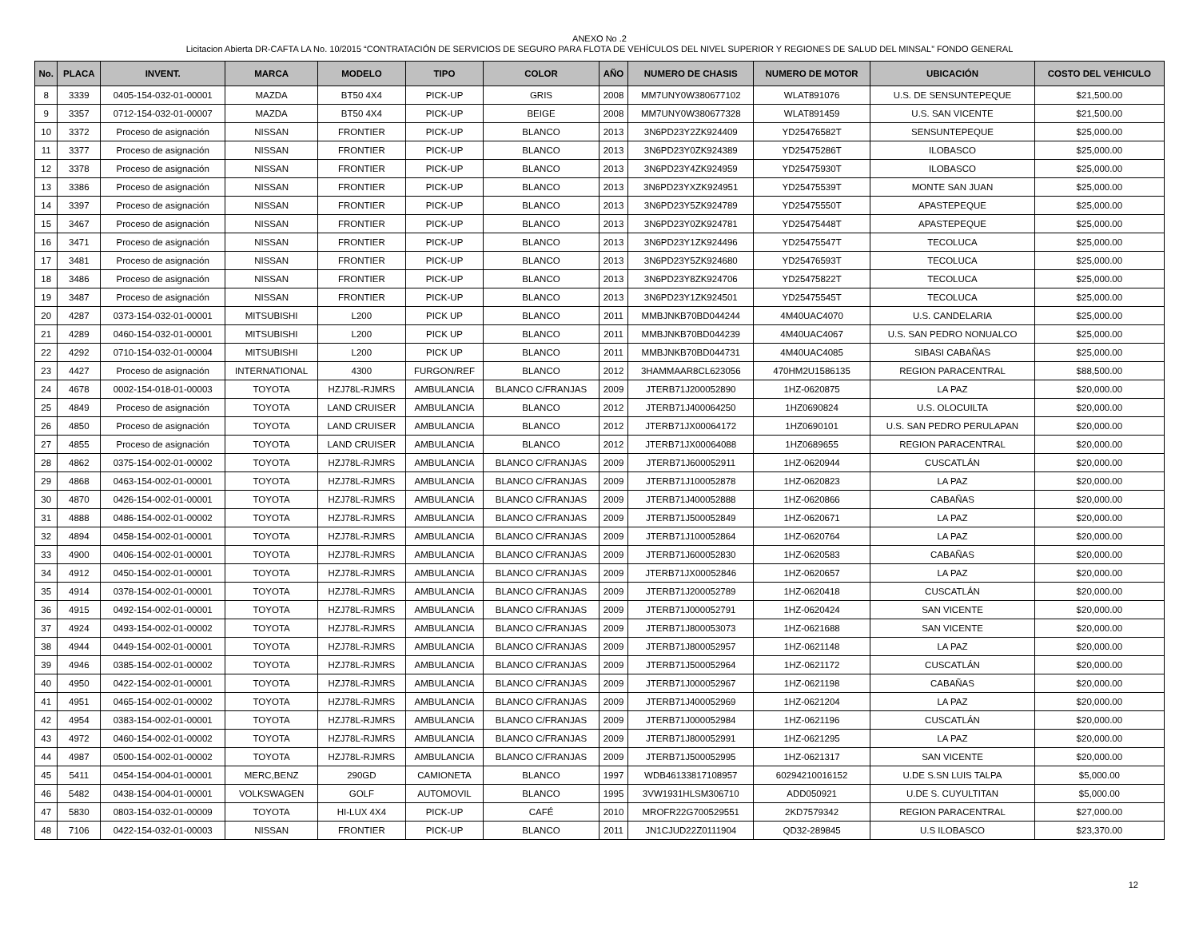ANEXO No .2
Licitacion Abierta DR-CAFTA LA No. 10/2015 “CONTRATACIÓN DE SERVICIOS DE SEGURO PARA FLOTA DE VEHÍCULOS DEL NIVEL SUPERIOR Y REGIONES DE SALUD DEL MINSAL” FONDO GENERAL
| No. | PLACA | INVENT. | MARCA | MODELO | TIPO | COLOR | AÑO | NUMERO DE CHASIS | NUMERO DE MOTOR | UBICACIÓN | COSTO DEL VEHICULO |
| --- | --- | --- | --- | --- | --- | --- | --- | --- | --- | --- | --- |
| 8 | 3339 | 0405-154-032-01-00001 | MAZDA | BT50 4X4 | PICK-UP | GRIS | 2008 | MM7UNY0W380677102 | WLAT891076 | U.S. DE SENSUNTEPEQUE | $21,500.00 |
| 9 | 3357 | 0712-154-032-01-00007 | MAZDA | BT50 4X4 | PICK-UP | BEIGE | 2008 | MM7UNY0W380677328 | WLAT891459 | U.S. SAN VICENTE | $21,500.00 |
| 10 | 3372 | Proceso de asignación | NISSAN | FRONTIER | PICK-UP | BLANCO | 2013 | 3N6PD23Y2ZK924409 | YD25476582T | SENSUNTEPEQUE | $25,000.00 |
| 11 | 3377 | Proceso de asignación | NISSAN | FRONTIER | PICK-UP | BLANCO | 2013 | 3N6PD23Y0ZK924389 | YD25475286T | ILOBASCO | $25,000.00 |
| 12 | 3378 | Proceso de asignación | NISSAN | FRONTIER | PICK-UP | BLANCO | 2013 | 3N6PD23Y4ZK924959 | YD25475930T | ILOBASCO | $25,000.00 |
| 13 | 3386 | Proceso de asignación | NISSAN | FRONTIER | PICK-UP | BLANCO | 2013 | 3N6PD23YXZK924951 | YD25475539T | MONTE SAN JUAN | $25,000.00 |
| 14 | 3397 | Proceso de asignación | NISSAN | FRONTIER | PICK-UP | BLANCO | 2013 | 3N6PD23Y5ZK924789 | YD25475550T | APASTEPEQUE | $25,000.00 |
| 15 | 3467 | Proceso de asignación | NISSAN | FRONTIER | PICK-UP | BLANCO | 2013 | 3N6PD23Y0ZK924781 | YD25475448T | APASTEPEQUE | $25,000.00 |
| 16 | 3471 | Proceso de asignación | NISSAN | FRONTIER | PICK-UP | BLANCO | 2013 | 3N6PD23Y1ZK924496 | YD25475547T | TECOLUCA | $25,000.00 |
| 17 | 3481 | Proceso de asignación | NISSAN | FRONTIER | PICK-UP | BLANCO | 2013 | 3N6PD23Y5ZK924680 | YD25476593T | TECOLUCA | $25,000.00 |
| 18 | 3486 | Proceso de asignación | NISSAN | FRONTIER | PICK-UP | BLANCO | 2013 | 3N6PD23Y8ZK924706 | YD25475822T | TECOLUCA | $25,000.00 |
| 19 | 3487 | Proceso de asignación | NISSAN | FRONTIER | PICK-UP | BLANCO | 2013 | 3N6PD23Y1ZK924501 | YD25475545T | TECOLUCA | $25,000.00 |
| 20 | 4287 | 0373-154-032-01-00001 | MITSUBISHI | L200 | PICK UP | BLANCO | 2011 | MMBJNKB70BD044244 | 4M40UAC4070 | U.S. CANDELARIA | $25,000.00 |
| 21 | 4289 | 0460-154-032-01-00001 | MITSUBISHI | L200 | PICK UP | BLANCO | 2011 | MMBJNKB70BD044239 | 4M40UAC4067 | U.S. SAN PEDRO NONUALCO | $25,000.00 |
| 22 | 4292 | 0710-154-032-01-00004 | MITSUBISHI | L200 | PICK UP | BLANCO | 2011 | MMBJNKB70BD044731 | 4M40UAC4085 | SIBASI CABAÑAS | $25,000.00 |
| 23 | 4427 | Proceso de asignación | INTERNATIONAL | 4300 | FURGON/REF | BLANCO | 2012 | 3HAMMAAR8CL623056 | 470HM2U1586135 | REGION PARACENTRAL | $88,500.00 |
| 24 | 4678 | 0002-154-018-01-00003 | TOYOTA | HZJ78L-RJMRS | AMBULANCIA | BLANCO C/FRANJAS | 2009 | JTERB71J200052890 | 1HZ-0620875 | LA PAZ | $20,000.00 |
| 25 | 4849 | Proceso de asignación | TOYOTA | LAND CRUISER | AMBULANCIA | BLANCO | 2012 | JTERB71J400064250 | 1HZ0690824 | U.S. OLOCUILTA | $20,000.00 |
| 26 | 4850 | Proceso de asignación | TOYOTA | LAND CRUISER | AMBULANCIA | BLANCO | 2012 | JTERB71JX00064172 | 1HZ0690101 | U.S. SAN PEDRO PERULAPAN | $20,000.00 |
| 27 | 4855 | Proceso de asignación | TOYOTA | LAND CRUISER | AMBULANCIA | BLANCO | 2012 | JTERB71JX00064088 | 1HZ0689655 | REGION PARACENTRAL | $20,000.00 |
| 28 | 4862 | 0375-154-002-01-00002 | TOYOTA | HZJ78L-RJMRS | AMBULANCIA | BLANCO C/FRANJAS | 2009 | JTERB71J600052911 | 1HZ-0620944 | CUSCATLÁN | $20,000.00 |
| 29 | 4868 | 0463-154-002-01-00001 | TOYOTA | HZJ78L-RJMRS | AMBULANCIA | BLANCO C/FRANJAS | 2009 | JTERB71J100052878 | 1HZ-0620823 | LA PAZ | $20,000.00 |
| 30 | 4870 | 0426-154-002-01-00001 | TOYOTA | HZJ78L-RJMRS | AMBULANCIA | BLANCO C/FRANJAS | 2009 | JTERB71J400052888 | 1HZ-0620866 | CABAÑAS | $20,000.00 |
| 31 | 4888 | 0486-154-002-01-00002 | TOYOTA | HZJ78L-RJMRS | AMBULANCIA | BLANCO C/FRANJAS | 2009 | JTERB71J500052849 | 1HZ-0620671 | LA PAZ | $20,000.00 |
| 32 | 4894 | 0458-154-002-01-00001 | TOYOTA | HZJ78L-RJMRS | AMBULANCIA | BLANCO C/FRANJAS | 2009 | JTERB71J100052864 | 1HZ-0620764 | LA PAZ | $20,000.00 |
| 33 | 4900 | 0406-154-002-01-00001 | TOYOTA | HZJ78L-RJMRS | AMBULANCIA | BLANCO C/FRANJAS | 2009 | JTERB71J600052830 | 1HZ-0620583 | CABAÑAS | $20,000.00 |
| 34 | 4912 | 0450-154-002-01-00001 | TOYOTA | HZJ78L-RJMRS | AMBULANCIA | BLANCO C/FRANJAS | 2009 | JTERB71JX00052846 | 1HZ-0620657 | LA PAZ | $20,000.00 |
| 35 | 4914 | 0378-154-002-01-00001 | TOYOTA | HZJ78L-RJMRS | AMBULANCIA | BLANCO C/FRANJAS | 2009 | JTERB71J200052789 | 1HZ-0620418 | CUSCATLÁN | $20,000.00 |
| 36 | 4915 | 0492-154-002-01-00001 | TOYOTA | HZJ78L-RJMRS | AMBULANCIA | BLANCO C/FRANJAS | 2009 | JTERB71J000052791 | 1HZ-0620424 | SAN VICENTE | $20,000.00 |
| 37 | 4924 | 0493-154-002-01-00002 | TOYOTA | HZJ78L-RJMRS | AMBULANCIA | BLANCO C/FRANJAS | 2009 | JTERB71J800053073 | 1HZ-0621688 | SAN VICENTE | $20,000.00 |
| 38 | 4944 | 0449-154-002-01-00001 | TOYOTA | HZJ78L-RJMRS | AMBULANCIA | BLANCO C/FRANJAS | 2009 | JTERB71J800052957 | 1HZ-0621148 | LA PAZ | $20,000.00 |
| 39 | 4946 | 0385-154-002-01-00002 | TOYOTA | HZJ78L-RJMRS | AMBULANCIA | BLANCO C/FRANJAS | 2009 | JTERB71J500052964 | 1HZ-0621172 | CUSCATLÁN | $20,000.00 |
| 40 | 4950 | 0422-154-002-01-00001 | TOYOTA | HZJ78L-RJMRS | AMBULANCIA | BLANCO C/FRANJAS | 2009 | JTERB71J000052967 | 1HZ-0621198 | CABAÑAS | $20,000.00 |
| 41 | 4951 | 0465-154-002-01-00002 | TOYOTA | HZJ78L-RJMRS | AMBULANCIA | BLANCO C/FRANJAS | 2009 | JTERB71J400052969 | 1HZ-0621204 | LA PAZ | $20,000.00 |
| 42 | 4954 | 0383-154-002-01-00001 | TOYOTA | HZJ78L-RJMRS | AMBULANCIA | BLANCO C/FRANJAS | 2009 | JTERB71J000052984 | 1HZ-0621196 | CUSCATLÁN | $20,000.00 |
| 43 | 4972 | 0460-154-002-01-00002 | TOYOTA | HZJ78L-RJMRS | AMBULANCIA | BLANCO C/FRANJAS | 2009 | JTERB71J800052991 | 1HZ-0621295 | LA PAZ | $20,000.00 |
| 44 | 4987 | 0500-154-002-01-00002 | TOYOTA | HZJ78L-RJMRS | AMBULANCIA | BLANCO C/FRANJAS | 2009 | JTERB71J500052995 | 1HZ-0621317 | SAN VICENTE | $20,000.00 |
| 45 | 5411 | 0454-154-004-01-00001 | MERC,BENZ | 290GD | CAMIONETA | BLANCO | 1997 | WDB46133817108957 | 60294210016152 | U.DE S.SN LUIS TALPA | $5,000.00 |
| 46 | 5482 | 0438-154-004-01-00001 | VOLKSWAGEN | GOLF | AUTOMOVIL | BLANCO | 1995 | 3VW1931HLSM306710 | ADD050921 | U.DE S. CUYULTITAN | $5,000.00 |
| 47 | 5830 | 0803-154-032-01-00009 | TOYOTA | HI-LUX 4X4 | PICK-UP | CAFÉ | 2010 | MROFR22G700529551 | 2KD7579342 | REGION PARACENTRAL | $27,000.00 |
| 48 | 7106 | 0422-154-032-01-00003 | NISSAN | FRONTIER | PICK-UP | BLANCO | 2011 | JN1CJUD22Z0111904 | QD32-289845 | U.S ILOBASCO | $23,370.00 |
12